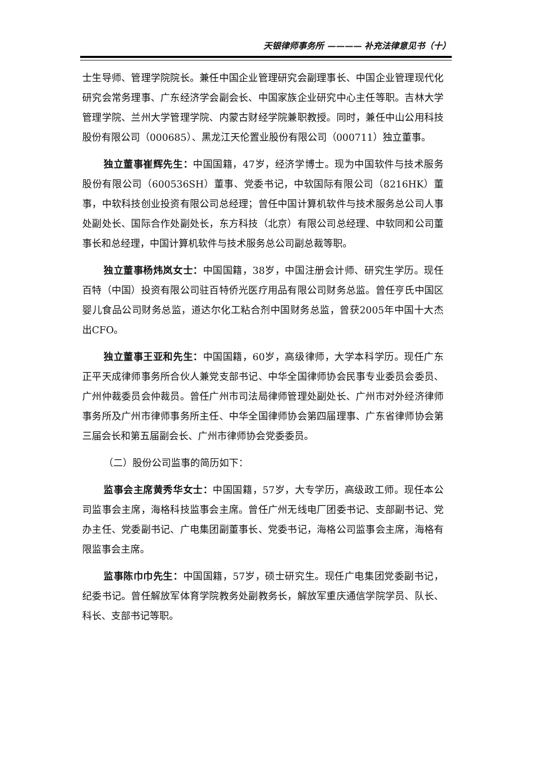天银律师事务所 ———— 补充法律意见书（十）
士生导师、管理学院院长。兼任中国企业管理研究会副理事长、中国企业管理现代化研究会常务理事、广东经济学会副会长、中国家族企业研究中心主任等职。吉林大学管理学院、兰州大学管理学院、内蒙古财经学院兼职教授。同时，兼任中山公用科技股份有限公司（000685）、黑龙江天伦置业股份有限公司（000711）独立董事。
独立董事崔辉先生：中国国籍，47岁，经济学博士。现为中国软件与技术服务股份有限公司（600536SH）董事、党委书记，中软国际有限公司（8216HK）董事，中软科技创业投资有限公司总经理；曾任中国计算机软件与技术服务总公司人事处副处长、国际合作处副处长，东方科技（北京）有限公司总经理、中软同和公司董事长和总经理，中国计算机软件与技术服务总公司副总裁等职。
独立董事杨炜岚女士：中国国籍，38岁，中国注册会计师、研究生学历。现任百特（中国）投资有限公司驻百特侨光医疗用品有限公司财务总监。曾任亨氏中国区婴儿食品公司财务总监，道达尔化工粘合剂中国财务总监，曾获2005年中国十大杰出CFO。
独立董事王亚和先生：中国国籍，60岁，高级律师，大学本科学历。现任广东正平天成律师事务所合伙人兼党支部书记、中华全国律师协会民事专业委员会委员、广州仲裁委员会仲裁员。曾任广州市司法局律师管理处副处长、广州市对外经济律师事务所及广州市律师事务所主任、中华全国律师协会第四届理事、广东省律师协会第三届会长和第五届副会长、广州市律师协会党委委员。
（二）股份公司监事的简历如下：
监事会主席黄秀华女士：中国国籍，57岁，大专学历，高级政工师。现任本公司监事会主席，海格科技监事会主席。曾任广州无线电厂团委书记、支部副书记、党办主任、党委副书记、广电集团副董事长、党委书记，海格公司监事会主席，海格有限监事会主席。
监事陈巾巾先生：中国国籍，57岁，硕士研究生。现任广电集团党委副书记，纪委书记。曾任解放军体育学院教务处副教务长，解放军重庆通信学院学员、队长、科长、支部书记等职。